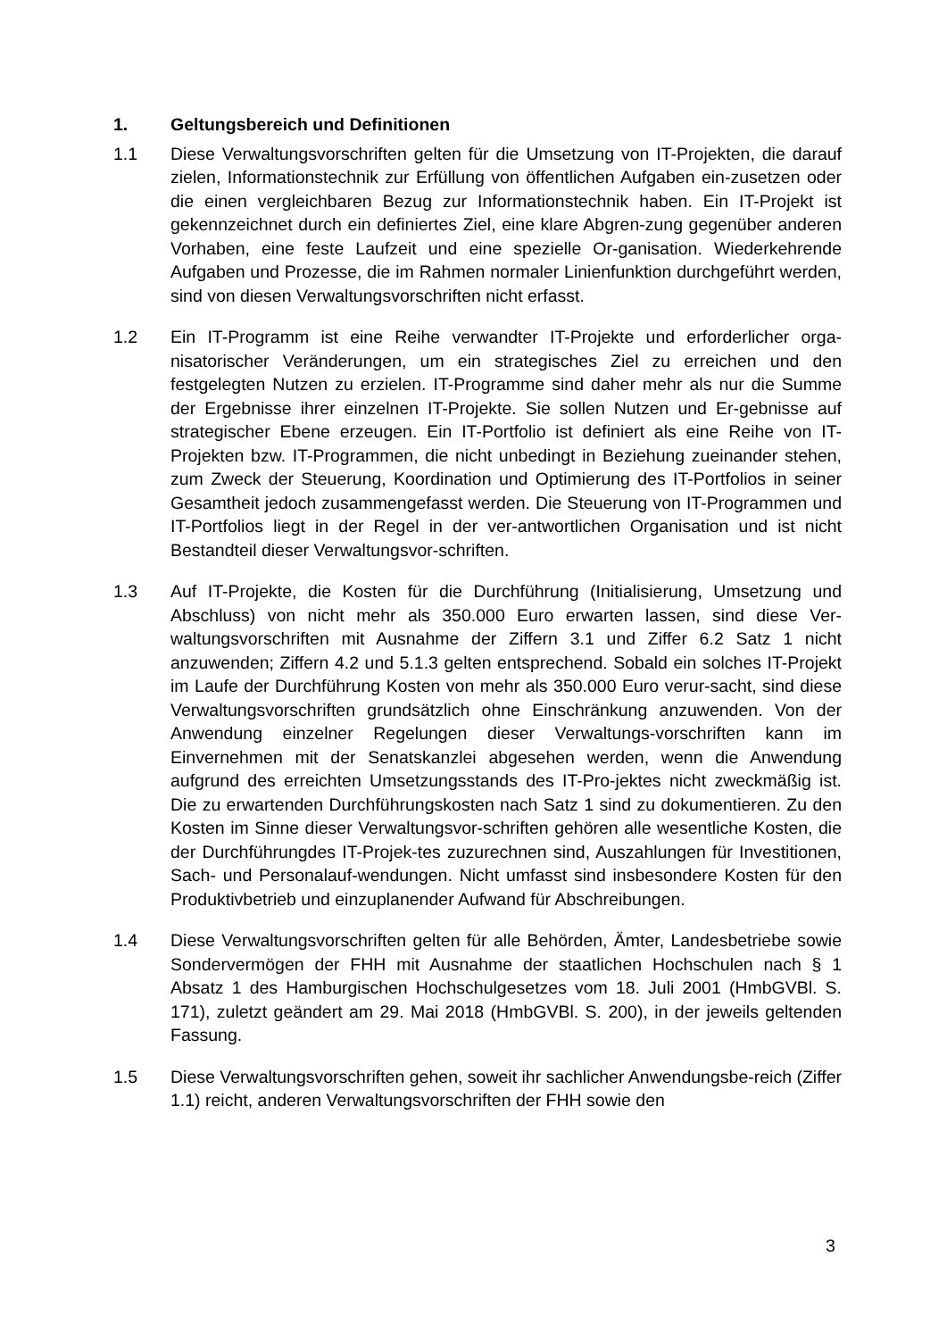1. Geltungsbereich und Definitionen
1.1 Diese Verwaltungsvorschriften gelten für die Umsetzung von IT-Projekten, die darauf zielen, Informationstechnik zur Erfüllung von öffentlichen Aufgaben ein-zusetzen oder die einen vergleichbaren Bezug zur Informationstechnik haben. Ein IT-Projekt ist gekennzeichnet durch ein definiertes Ziel, eine klare Abgren-zung gegenüber anderen Vorhaben, eine feste Laufzeit und eine spezielle Or-ganisation. Wiederkehrende Aufgaben und Prozesse, die im Rahmen normaler Linienfunktion durchgeführt werden, sind von diesen Verwaltungsvorschriften nicht erfasst.
1.2 Ein IT-Programm ist eine Reihe verwandter IT-Projekte und erforderlicher orga-nisatorischer Veränderungen, um ein strategisches Ziel zu erreichen und den festgelegten Nutzen zu erzielen. IT-Programme sind daher mehr als nur die Summe der Ergebnisse ihrer einzelnen IT-Projekte. Sie sollen Nutzen und Er-gebnisse auf strategischer Ebene erzeugen. Ein IT-Portfolio ist definiert als eine Reihe von IT-Projekten bzw. IT-Programmen, die nicht unbedingt in Beziehung zueinander stehen, zum Zweck der Steuerung, Koordination und Optimierung des IT-Portfolios in seiner Gesamtheit jedoch zusammengefasst werden. Die Steuerung von IT-Programmen und IT-Portfolios liegt in der Regel in der ver-antwortlichen Organisation und ist nicht Bestandteil dieser Verwaltungsvor-schriften.
1.3 Auf IT-Projekte, die Kosten für die Durchführung (Initialisierung, Umsetzung und Abschluss) von nicht mehr als 350.000 Euro erwarten lassen, sind diese Ver-waltungsvorschriften mit Ausnahme der Ziffern 3.1 und Ziffer 6.2 Satz 1 nicht anzuwenden; Ziffern 4.2 und 5.1.3 gelten entsprechend. Sobald ein solches IT-Projekt im Laufe der Durchführung Kosten von mehr als 350.000 Euro verur-sacht, sind diese Verwaltungsvorschriften grundsätzlich ohne Einschränkung anzuwenden. Von der Anwendung einzelner Regelungen dieser Verwaltungs-vorschriften kann im Einvernehmen mit der Senatskanzlei abgesehen werden, wenn die Anwendung aufgrund des erreichten Umsetzungsstands des IT-Pro-jektes nicht zweckmäßig ist. Die zu erwartenden Durchführungskosten nach Satz 1 sind zu dokumentieren. Zu den Kosten im Sinne dieser Verwaltungsvor-schriften gehören alle wesentliche Kosten, die der Durchführungdes IT-Projek-tes zuzurechnen sind, Auszahlungen für Investitionen, Sach- und Personalauf-wendungen. Nicht umfasst sind insbesondere Kosten für den Produktivbetrieb und einzuplanender Aufwand für Abschreibungen.
1.4 Diese Verwaltungsvorschriften gelten für alle Behörden, Ämter, Landesbetriebe sowie Sondervermögen der FHH mit Ausnahme der staatlichen Hochschulen nach § 1 Absatz 1 des Hamburgischen Hochschulgesetzes vom 18. Juli 2001 (HmbGVBl. S. 171), zuletzt geändert am 29. Mai 2018 (HmbGVBl. S. 200), in der jeweils geltenden Fassung.
1.5 Diese Verwaltungsvorschriften gehen, soweit ihr sachlicher Anwendungsbe-reich (Ziffer 1.1) reicht, anderen Verwaltungsvorschriften der FHH sowie den
3